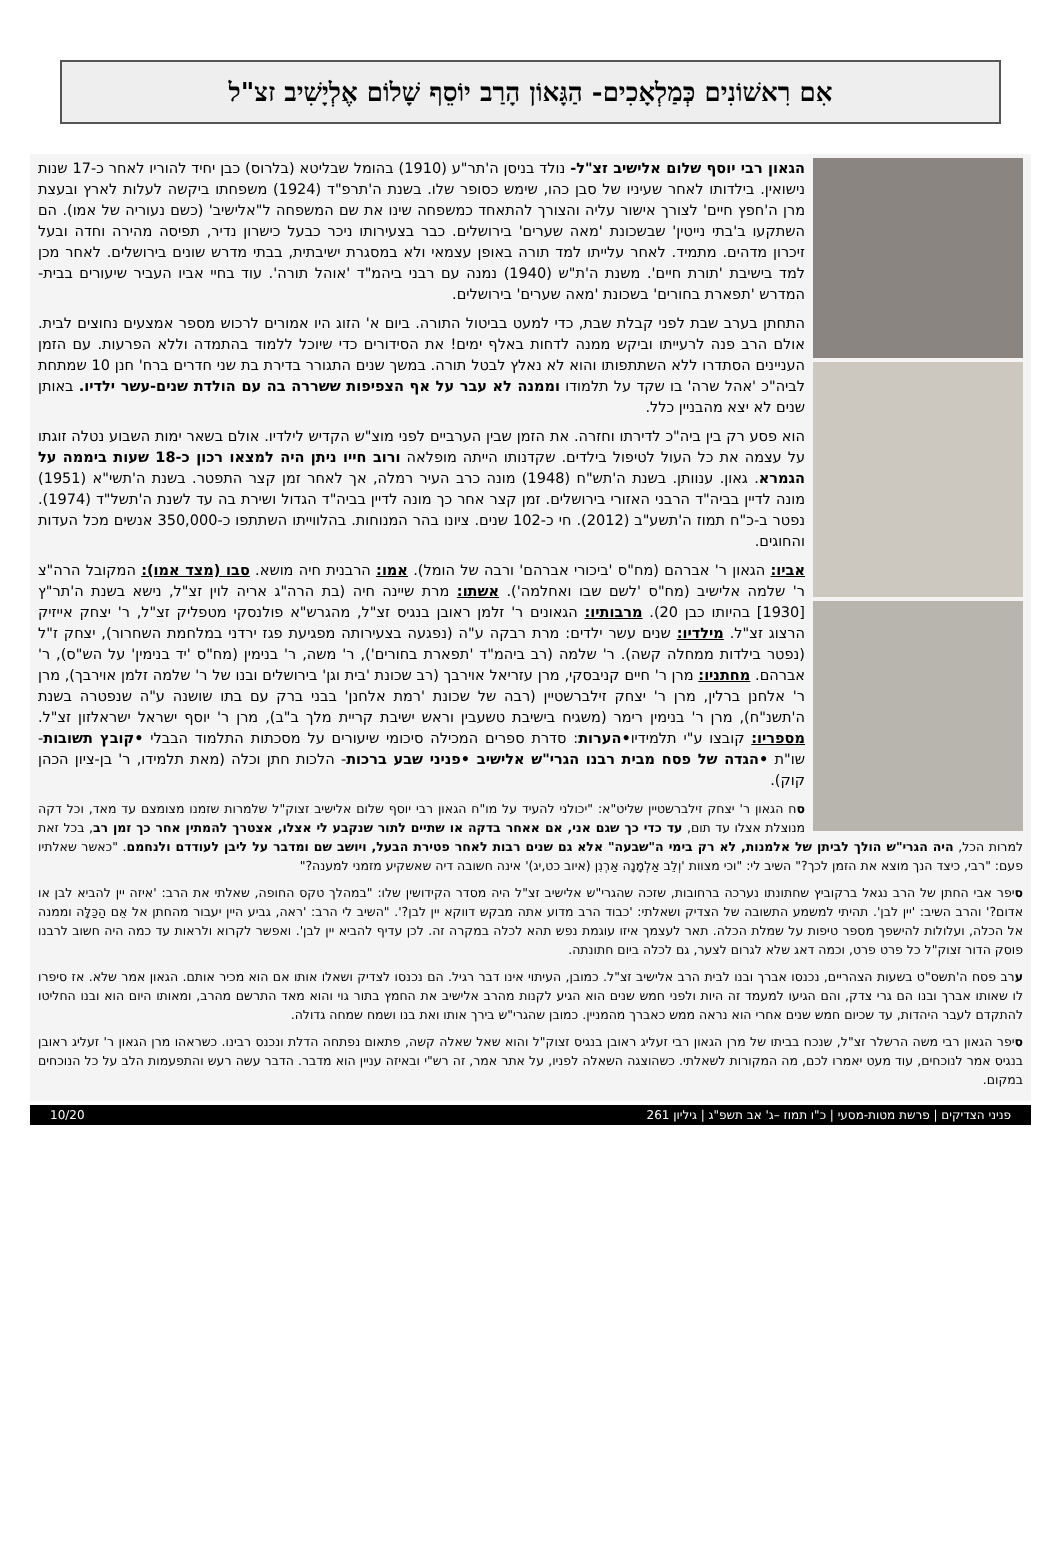אִם רִאשׁוֹנִים כְּמַלְאָכִים- הַגָּאוֹן הָרַב יוֹסֵף שָׁלוֹם אֶלְיָשִׁיב זצ"ל
הגאון רבי יוסף שלום אלישיב זצ"ל- נולד בניסן ה'תר"ע (1910) בהומל שבליטא (בלרוס) כבן יחיד להוריו לאחר כ-17 שנות נישואין. בילדותו לאחר שעיניו של סבן כהו, שימש כסופר שלו. בשנת ה'תרפ"ד (1924) משפחתו ביקשה לעלות לארץ ובעצת מרן ה'חפץ חיים' לצורך אישור עליה והצורך להתאחד כמשפחה שינו את שם המשפחה ל"אלישיב' (כשם נעוריה של אמו). הם השתקעו ב'בתי נייטין' שבשכונת 'מאה שערים' בירושלים. כבר בצעירותו ניכר כבעל כישרון נדיר, תפיסה מהירה וחדה ובעל זיכרון מדהים. מתמיד. לאחר עלייתו למד תורה באופן עצמאי ולא במסגרת ישיבתית, בבתי מדרש שונים בירושלים. לאחר מכן למד בישיבת 'תורת חיים'. משנת ה'ת"ש (1940) נמנה עם רבני ביהמ"ד 'אוהל תורה'. עוד בחיי אביו העביר שיעורים בבית-המדרש 'תפארת בחורים' בשכונת 'מאה שערים' בירושלים.
התחתן בערב שבת לפני קבלת שבת, כדי למעט בביטול התורה. ביום א' הזוג היו אמורים לרכוש מספר אמצעים נחוצים לבית. אולם הרב פנה לרעייתו וביקש ממנה לדחות באלף ימים! את הסידורים כדי שיוכל ללמוד בהתמדה וללא הפרעות. עם הזמן העניינים הסתדרו ללא השתתפותו והוא לא נאלץ לבטל תורה. במשך שנים התגורר בדירת בת שני חדרים ברח' חנן 10 שמתחת לביה"כ 'אהל שרה' בו שקד על תלמודו וממנה לא עבר על אף הצפיפות ששררה בה עם הולדת שנים-עשר ילדיו. באותן שנים לא יצא מהבניין כלל.
הוא פסע רק בין ביה"כ לדירתו וחזרה. את הזמן שבין הערביים לפני מוצ"ש הקדיש לילדיו. אולם בשאר ימות השבוע נטלה זוגתו על עצמה את כל העול לטיפול בילדים. שקדנותו הייתה מופלאה ורוב חייו ניתן היה למצאו רכון כ-18 שעות ביממה על הגמרא. גאון. ענוותן. בשנת ה'תש"ח (1948) מונה כרב העיר רמלה, אך לאחר זמן קצר התפטר. בשנת ה'תשי"א (1951) מונה לדיין בביה"ד הרבני האזורי בירושלים. זמן קצר אחר כך מונה לדיין בביה"ד הגדול ושירת בה עד לשנת ה'תשל"ד (1974). נפטר ב-כ"ח תמוז ה'תשע"ב (2012). חי כ-102 שנים. ציונו בהר המנוחות. בהלווייתו השתתפו כ-350,000 אנשים מכל העדות והחוגים.
אביו: הגאון ר' אברהם (מח"ס 'ביכורי אברהם' ורבה של הומל). אמו: הרבנית חיה מושא. סבו (מצד אמו): המקובל הרה"צ ר' שלמה אלישיב (מח"ס 'לשם שבו ואחלמה'). אשתו: מרת שיינה חיה (בת הרה"ג אריה לוין זצ"ל, נישא בשנת ה'תר"ץ [1930] בהיותו כבן 20). מרבותיו: הגאונים ר' זלמן ראובן בנגיס זצ"ל, מהגרש"א פולנסקי מטפליק זצ"ל, ר' יצחק אייזיק הרצוג זצ"ל. מילדיו: שנים עשר ילדים: מרת רבקה ע"ה (נפגעה בצעירותה מפגיעת פגז ירדני במלחמת השחרור), יצחק ז"ל (נפטר בילדות ממחלה קשה). ר' שלמה (רב ביהמ"ד 'תפארת בחורים'), ר' משה, ר' בנימין (מח"ס 'יד בנימין' על הש"ס), ר' אברהם. מחתניו: מרן ר' חיים קניבסקי, מרן עזריאל אוירבך (רב שכונת 'בית וגן' בירושלים ובנו של ר' שלמה זלמן אוירבך), מרן ר' אלחנן ברלין, מרן ר' יצחק זילברשטיין (רבה של שכונת 'רמת אלחנן' בבני ברק עם בתו שושנה ע"ה שנפטרה בשנת ה'תשנ"ח), מרן ר' בנימין רימר (משגיח בישיבת טשעבין וראש ישיבת קריית מלך ב"ב), מרן ר' יוסף ישראל ישראלזון זצ"ל. מספריו: קובצו ע"י תלמידיו•הערות: סדרת ספרים המכילה סיכומי שיעורים על מסכתות התלמוד הבבלי •קובץ תשובות- שו"ת •הגדה של פסח מבית רבנו הגרי"ש אלישיב •פניני שבע ברכות- הלכות חתן וכלה (מאת תלמידו, ר' בן-ציון הכהן קוק).
סח הגאון ר' יצחק זילברשטיין שליט"א: "יכולני להעיד על מו"ח הגאון רבי יוסף שלום אלישיב זצוק"ל שלמרות שזמנו מצומצם עד מאד, וכל דקה מנוצלת אצלו עד תום, עד כדי כך שגם אני, אם אאחר בדקה או שתיים לתור שנקבע לי אצלו, אצטרך להמתין אחר כך זמן רב, בכל זאת למרות הכל, היה הגרי"ש הולך לביתן של אלמנות, לא רק בימי ה"שבעה" אלא גם שנים רבות לאחר פטירת הבעל, ויושב שם ומדבר על ליבן לעודדם ולנחמם. "כאשר שאלתיו פעם: "רבי, כיצד הנך מוצא את הזמן לכך?" השיב לי: "וכי מצוות 'וְלֵב אַלְמָנָה אַרְנִן (איוב כט,יג)' אינה חשובה דיה שאשקיע מזמני למענה?"
סיפר אבי החתן של הרב נגאל ברקוביץ שחתונתו נערכה ברחובות, שזכה שהגרי"ש אלישיב זצ"ל היה מסדר הקידושין שלו: "במהלך טקס החופה, שאלתי את הרב: 'איזה יין להביא לבן או אדום?' והרב השיב: 'יין לבן'. תהיתי למשמע התשובה של הצדיק ושאלתי: 'כבוד הרב מדוע אתה מבקש דווקא יין לבן?'. "השיב לי הרב: 'ראה, גביע היין יעבור מהחתן אל אֵם הַכַּלָּה וממנה אל הכלה, ועלולות להישפך מספר טיפות על שמלת הכלה. תאר לעצמך איזו עוגמת נפש תהא לכלה במקרה זה. לכן עדיף להביא יין לבן'. ואפשר לקרוא ולראות עד כמה היה חשוב לרבנו פוסק הדור זצוק"ל כל פרט פרט, וכמה דאג שלא לגרום לצער, גם לכלה ביום חתונתה.
ערב פסח ה'תשס"ט בשעות הצהריים, נכנסו אברך ובנו לבית הרב אלישיב זצ"ל. כמובן, העיתוי אינו דבר רגיל. הם נכנסו לצדיק ושאלו אותו אם הוא מכיר אותם. הגאון אמר שלא. אז סיפרו לו שאותו אברך ובנו הם גרי צדק, והם הגיעו למעמד זה היות ולפני חמש שנים הוא הגיע לקנות מהרב אלישיב את החמץ בתור גוי והוא מאד התרשם מהרב, ומאותו היום הוא ובנו החליטו להתקדם לעבר היהדות, עד שכיום חמש שנים אחרי הוא נראה ממש כאברך מהמניין. כמובן שהגרי"ש בירך אותו ואת בנו ושמח שמחה גדולה.
סיפר הגאון רבי משה הרשלר זצ"ל, שנכח בביתו של מרן הגאון רבי זעליג ראובן בנגיס זצוק"ל והוא שאל שאלה קשה, פתאום נפתחה הדלת ונכנס רבינו. כשראהו מרן הגאון ר' זעליג ראובן בנגיס אמר לנוכחים, עוד מעט יאמרו לכם, מה המקורות לשאלתי. כשהוצגה השאלה לפניו, על אתר אמר, זה רש"י ובאיזה עניין הוא מדבר. הדבר עשה רעש והתפעמות הלב על כל הנוכחים במקום.
פניני הצדיקים | פרשת מטות-מסעי | כ"ו תמוז –ג' אב תשפ"ג | גיליון 261 10/20